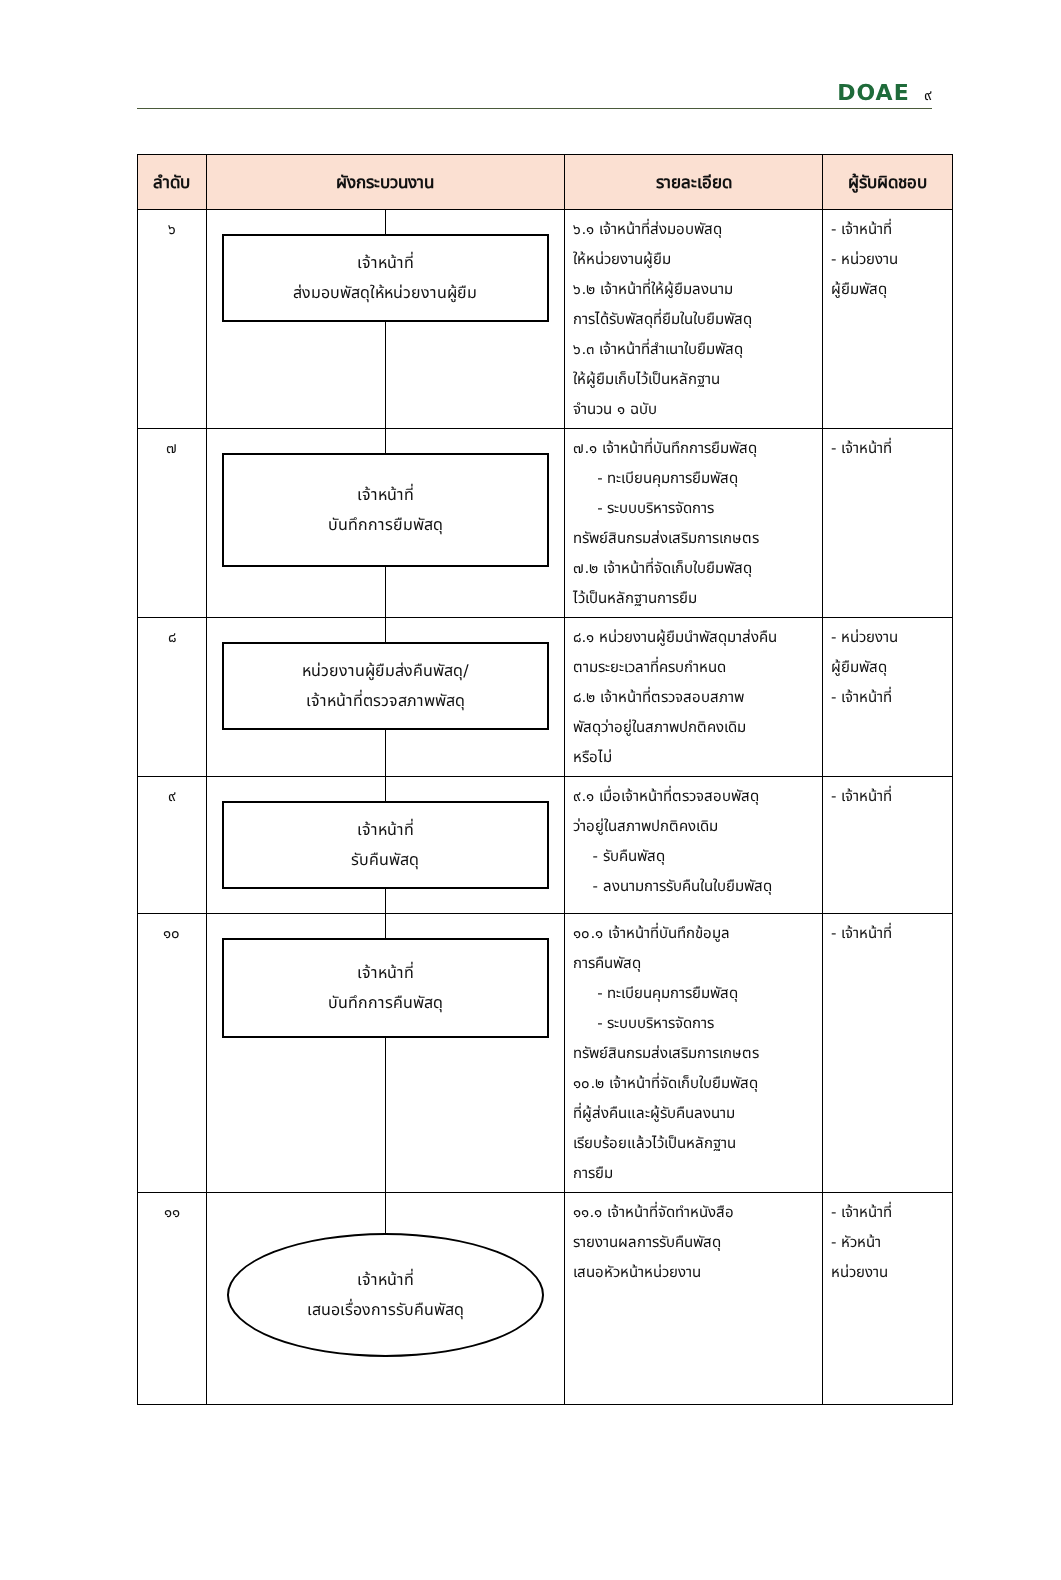DOAE ๙
| ลำดับ | ผังกระบวนงาน | รายละเอียด | ผู้รับผิดชอบ |
| --- | --- | --- | --- |
| ๖ | เจ้าหน้าที่ ส่งมอบพัสดุให้หน่วยงานผู้ยืม | ๖.๑ เจ้าหน้าที่ส่งมอบพัสดุ ให้หน่วยงานผู้ยืม ๖.๒ เจ้าหน้าที่ให้ผู้ยืมลงนาม การได้รับพัสดุที่ยืมในใบยืมพัสดุ ๖.๓ เจ้าหน้าที่สำเนาใบยืมพัสดุ ให้ผู้ยืมเก็บไว้เป็นหลักฐาน จำนวน ๑ ฉบับ | - เจ้าหน้าที่ - หน่วยงาน ผู้ยืมพัสดุ |
| ๗ | เจ้าหน้าที่ บันทึกการยืมพัสดุ | ๗.๑ เจ้าหน้าที่บันทึกการยืมพัสดุ - ทะเบียนคุมการยืมพัสดุ - ระบบบริหารจัดการ ทรัพย์สินกรมส่งเสริมการเกษตร ๗.๒ เจ้าหน้าที่จัดเก็บใบยืมพัสดุ ไว้เป็นหลักฐานการยืม | - เจ้าหน้าที่ |
| ๘ | หน่วยงานผู้ยืมส่งคืนพัสดุ/ เจ้าหน้าที่ตรวจสภาพพัสดุ | ๘.๑ หน่วยงานผู้ยืมนำพัสดุมาส่งคืน ตามระยะเวลาที่ครบกำหนด ๘.๒ เจ้าหน้าที่ตรวจสอบสภาพ พัสดุว่าอยู่ในสภาพปกติคงเดิม หรือไม่ | - หน่วยงาน ผู้ยืมพัสดุ - เจ้าหน้าที่ |
| ๙ | เจ้าหน้าที่ รับคืนพัสดุ | ๙.๑ เมื่อเจ้าหน้าที่ตรวจสอบพัสดุ ว่าอยู่ในสภาพปกติคงเดิม - รับคืนพัสดุ - ลงนามการรับคืนในใบยืมพัสดุ | - เจ้าหน้าที่ |
| ๑๐ | เจ้าหน้าที่ บันทึกการคืนพัสดุ | ๑๐.๑ เจ้าหน้าที่บันทึกข้อมูล การคืนพัสดุ - ทะเบียนคุมการยืมพัสดุ - ระบบบริหารจัดการ ทรัพย์สินกรมส่งเสริมการเกษตร ๑๐.๒ เจ้าหน้าที่จัดเก็บใบยืมพัสดุ ที่ผู้ส่งคืนและผู้รับคืนลงนาม เรียบร้อยแล้วไว้เป็นหลักฐาน การยืม | - เจ้าหน้าที่ |
| ๑๑ | เจ้าหน้าที่ เสนอเรื่องการรับคืนพัสดุ | ๑๑.๑ เจ้าหน้าที่จัดทำหนังสือ รายงานผลการรับคืนพัสดุ เสนอหัวหน้าหน่วยงาน | - เจ้าหน้าที่ - หัวหน้า หน่วยงาน |